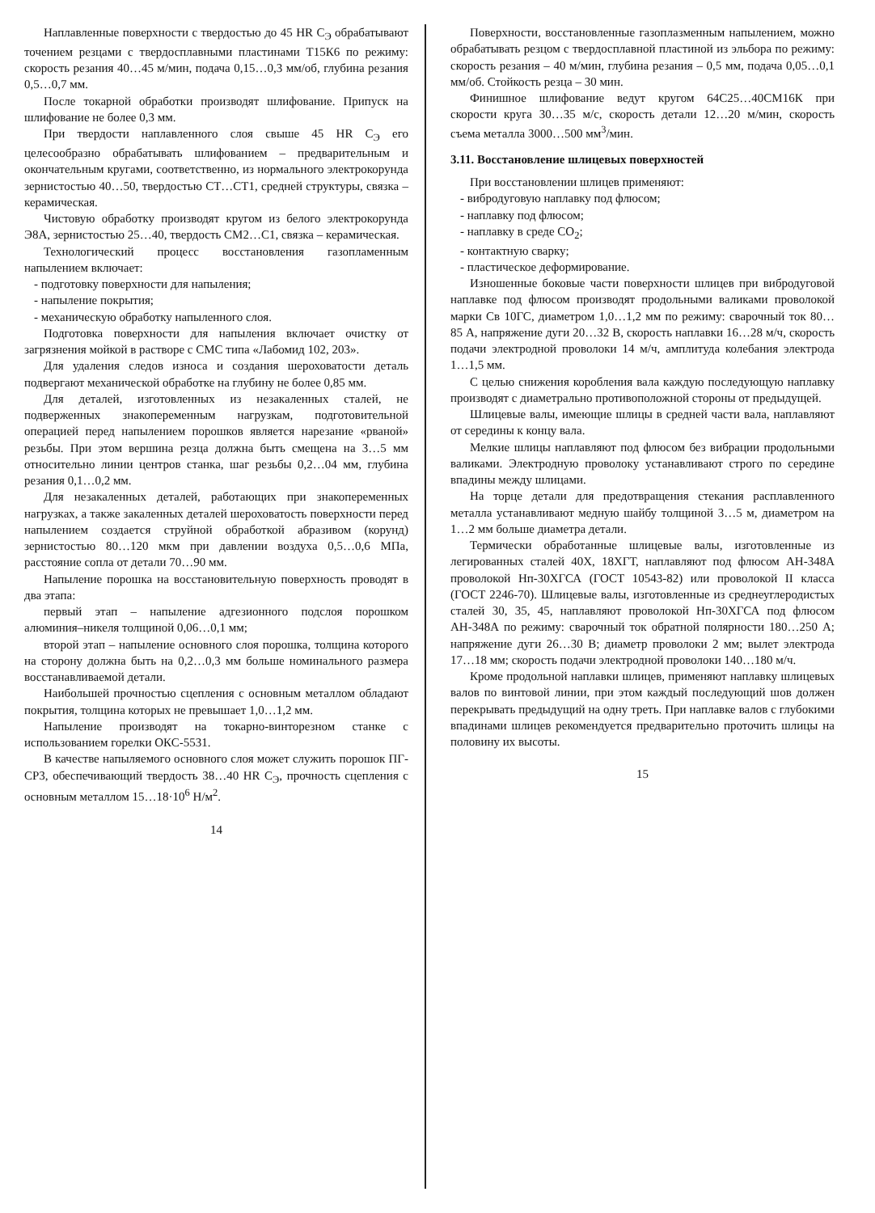Наплавленные поверхности с твердостью до 45 HR C<sub>Э</sub> обрабатывают точением резцами с твердосплавными пластинами Т15К6 по режиму: скорость резания 40…45 м/мин, подача 0,15…0,3 мм/об, глубина резания 0,5…0,7 мм.
После токарной обработки производят шлифование. Припуск на шлифование не более 0,3 мм.
При твердости наплавленного слоя свыше 45 HR C<sub>Э</sub> его целесообразно обрабатывать шлифованием – предварительным и окончательным кругами, соответственно, из нормального электрокорунда зернистостью 40…50, твердостью СТ…СТ1, средней структуры, связка – керамическая.
Чистовую обработку производят кругом из белого электрокорунда Э8А, зернистостью 25…40, твердость СМ2…С1, связка – керамическая.
Технологический процесс восстановления газопламенным напылением включает:
- подготовку поверхности для напыления;
- напыление покрытия;
- механическую обработку напыленного слоя.
Подготовка поверхности для напыления включает очистку от загрязнения мойкой в растворе с СМС типа «Лабомид 102, 203».
Для удаления следов износа и создания шероховатости деталь подвергают механической обработке на глубину не более 0,85 мм.
Для деталей, изготовленных из незакаленных сталей, не подверженных знакопеременным нагрузкам, подготовительной операцией перед напылением порошков является нарезание «рваной» резьбы. При этом вершина резца должна быть смещена на 3…5 мм относительно линии центров станка, шаг резьбы 0,2…04 мм, глубина резания 0,1…0,2 мм.
Для незакаленных деталей, работающих при знакопеременных нагрузках, а также закаленных деталей шероховатость поверхности перед напылением создается струйной обработкой абразивом (корунд) зернистостью 80…120 мкм при давлении воздуха 0,5…0,6 МПа, расстояние сопла от детали 70…90 мм.
Напыление порошка на восстановительную поверхность проводят в два этапа:
первый этап – напыление адгезионного подслоя порошком алюминия–никеля толщиной 0,06…0,1 мм;
второй этап – напыление основного слоя порошка, толщина которого на сторону должна быть на 0,2…0,3 мм больше номинального размера восстанавливаемой детали.
Наибольшей прочностью сцепления с основным металлом обладают покрытия, толщина которых не превышает 1,0…1,2 мм.
Напыление производят на токарно-винторезном станке с использованием горелки ОКС-5531.
В качестве напыляемого основного слоя может служить порошок ПГ-СР3, обеспечивающий твердость 38…40 HR C<sub>Э</sub>, прочность сцепления с основным металлом 15…18·10<sup>6</sup> Н/м<sup>2</sup>.
14
Поверхности, восстановленные газоплазменным напылением, можно обрабатывать резцом с твердосплавной пластиной из эльбора по режиму: скорость резания – 40 м/мин, глубина резания – 0,5 мм, подача 0,05…0,1 мм/об. Стойкость резца – 30 мин.
Финишное шлифование ведут кругом 64С25…40СМ16К при скорости круга 30…35 м/с, скорость детали 12…20 м/мин, скорость съема металла 3000…500 мм<sup>3</sup>/мин.
3.11. Восстановление шлицевых поверхностей
При восстановлении шлицев применяют:
- вибродуговую наплавку под флюсом;
- наплавку под флюсом;
- наплавку в среде СО<sub>2</sub>;
- контактную сварку;
- пластическое деформирование.
Изношенные боковые части поверхности шлицев при вибродуговой наплавке под флюсом производят продольными валиками проволокой марки Св 10ГС, диаметром 1,0…1,2 мм по режиму: сварочный ток 80…85 А, напряжение дуги 20…32 В, скорость наплавки 16…28 м/ч, скорость подачи электродной проволоки 14 м/ч, амплитуда колебания электрода 1…1,5 мм.
С целью снижения коробления вала каждую последующую наплавку производят с диаметрально противоположной стороны от предыдущей.
Шлицевые валы, имеющие шлицы в средней части вала, наплавляют от середины к концу вала.
Мелкие шлицы наплавляют под флюсом без вибрации продольными валиками. Электродную проволоку устанавливают строго по середине впадины между шлицами.
На торце детали для предотвращения стекания расплавленного металла устанавливают медную шайбу толщиной 3…5 м, диаметром на 1…2 мм больше диаметра детали.
Термически обработанные шлицевые валы, изготовленные из легированных сталей 40Х, 18ХГТ, наплавляют под флюсом АН-348А проволокой Нп-30ХГСА (ГОСТ 10543-82) или проволокой II класса (ГОСТ 2246-70). Шлицевые валы, изготовленные из среднеуглеродистых сталей 30, 35, 45, наплавляют проволокой Нп-30ХГСА под флюсом АН-348А по режиму: сварочный ток обратной полярности 180…250 А; напряжение дуги 26…30 В; диаметр проволоки 2 мм; вылет электрода 17…18 мм; скорость подачи электродной проволоки 140…180 м/ч.
Кроме продольной наплавки шлицев, применяют наплавку шлицевых валов по винтовой линии, при этом каждый последующий шов должен перекрывать предыдущий на одну треть. При наплавке валов с глубокими впадинами шлицев рекомендуется предварительно проточить шлицы на половину их высоты.
15